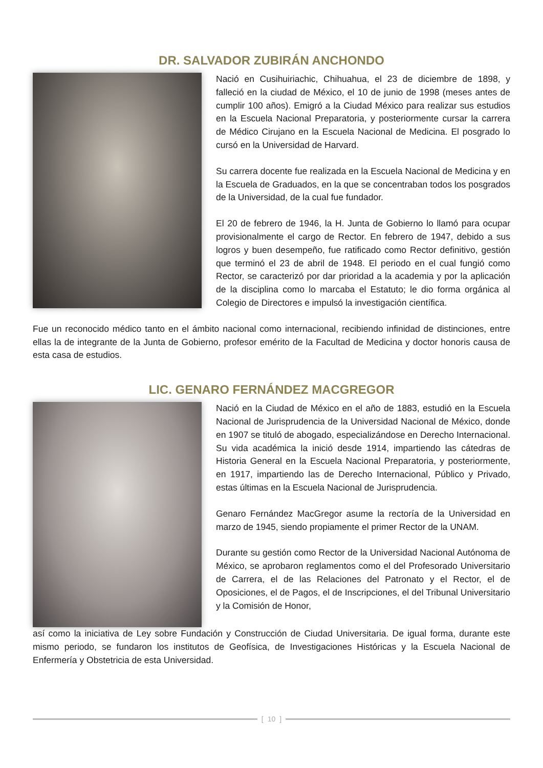DR. SALVADOR ZUBIRÁN ANCHONDO
Nació en Cusihuiriachic, Chihuahua, el 23 de diciembre de 1898, y falleció en la ciudad de México, el 10 de junio de 1998 (meses antes de cumplir 100 años). Emigró a la Ciudad México para realizar sus estudios en la Escuela Nacional Preparatoria, y posteriormente cursar la carrera de Médico Cirujano en la Escuela Nacional de Medicina. El posgrado lo cursó en la Universidad de Harvard.
Su carrera docente fue realizada en la Escuela Nacional de Medicina y en la Escuela de Graduados, en la que se concentraban todos los posgrados de la Universidad, de la cual fue fundador.
El 20 de febrero de 1946, la H. Junta de Gobierno lo llamó para ocupar provisionalmente el cargo de Rector. En febrero de 1947, debido a sus logros y buen desempeño, fue ratificado como Rector definitivo, gestión que terminó el 23 de abril de 1948. El periodo en el cual fungió como Rector, se caracterizó por dar prioridad a la academia y por la aplicación de la disciplina como lo marcaba el Estatuto; le dio forma orgánica al Colegio de Directores e impulsó la investigación científica.
Fue un reconocido médico tanto en el ámbito nacional como internacional, recibiendo infinidad de distinciones, entre ellas la de integrante de la Junta de Gobierno, profesor emérito de la Facultad de Medicina y doctor honoris causa de esta casa de estudios.
LIC. GENARO FERNÁNDEZ MACGREGOR
Nació en la Ciudad de México en el año de 1883, estudió en la Escuela Nacional de Jurisprudencia de la Universidad Nacional de México, donde en 1907 se tituló de abogado, especializándose en Derecho Internacional. Su vida académica la inició desde 1914, impartiendo las cátedras de Historia General en la Escuela Nacional Preparatoria, y posteriormente, en 1917, impartiendo las de Derecho Internacional, Público y Privado, estas últimas en la Escuela Nacional de Jurisprudencia.
Genaro Fernández MacGregor asume la rectoría de la Universidad en marzo de 1945, siendo propiamente el primer Rector de la UNAM.
Durante su gestión como Rector de la Universidad Nacional Autónoma de México, se aprobaron reglamentos como el del Profesorado Universitario de Carrera, el de las Relaciones del Patronato y el Rector, el de Oposiciones, el de Pagos, el de Inscripciones, el del Tribunal Universitario y la Comisión de Honor,
así como la iniciativa de Ley sobre Fundación y Construcción de Ciudad Universitaria. De igual forma, durante este mismo periodo, se fundaron los institutos de Geofísica, de Investigaciones Históricas y la Escuela Nacional de Enfermería y Obstetricia de esta Universidad.
[10]